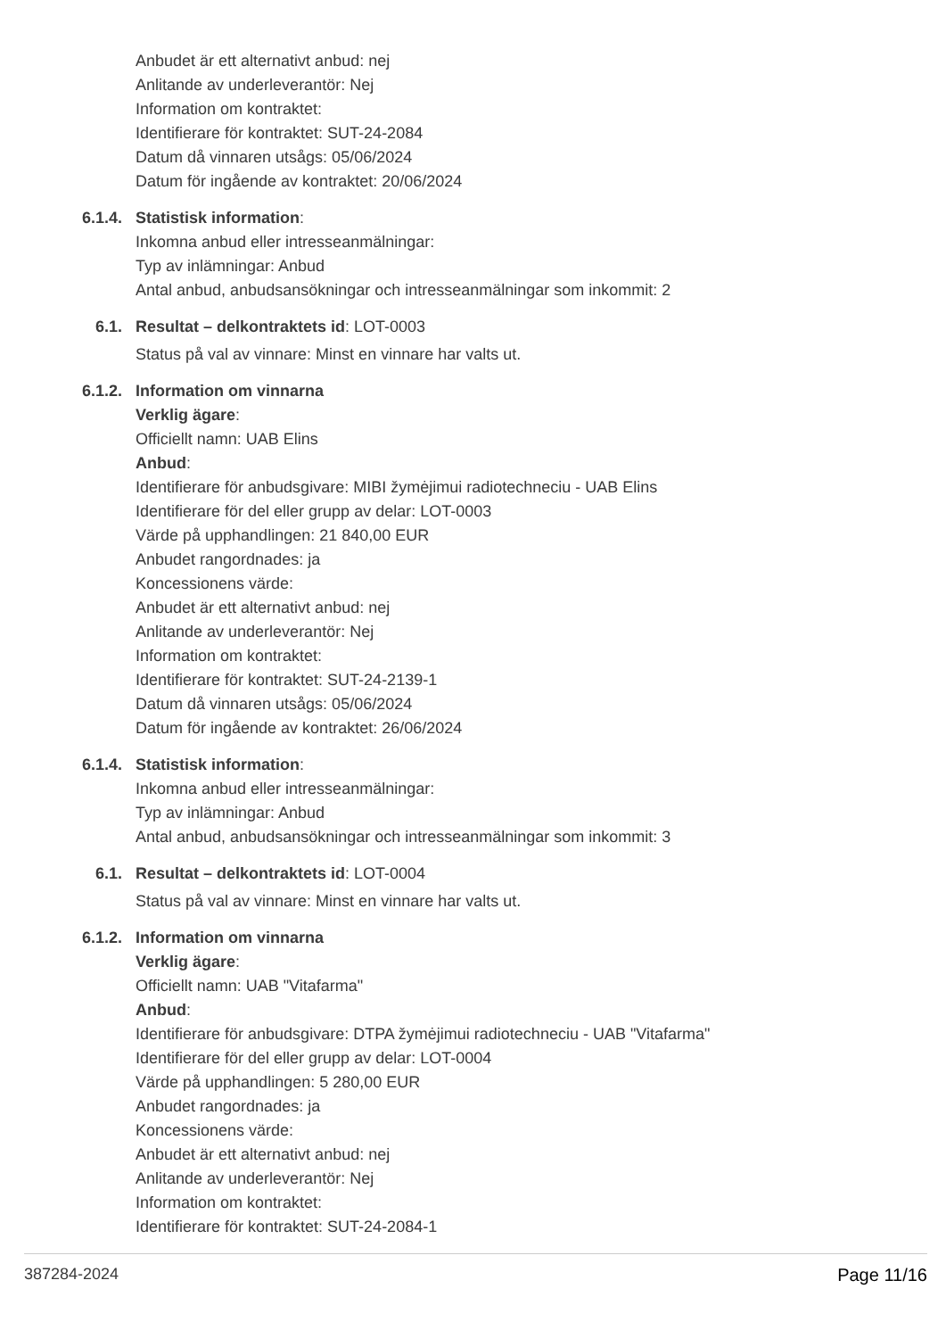Anbudet är ett alternativt anbud: nej
Anlitande av underleverantör: Nej
Information om kontraktet:
Identifierare för kontraktet: SUT-24-2084
Datum då vinnaren utsågs: 05/06/2024
Datum för ingående av kontraktet: 20/06/2024
6.1.4. Statistisk information:
Inkomna anbud eller intresseanmälningar:
Typ av inlämningar: Anbud
Antal anbud, anbudsansökningar och intresseanmälningar som inkommit: 2
6.1. Resultat – delkontraktets id: LOT-0003
Status på val av vinnare: Minst en vinnare har valts ut.
6.1.2. Information om vinnarna
Verklig ägare:
Officiellt namn: UAB Elins
Anbud:
Identifierare för anbudsgivare: MIBI žymėjimui radiotechneciu - UAB Elins
Identifierare för del eller grupp av delar: LOT-0003
Värde på upphandlingen: 21 840,00 EUR
Anbudet rangordnades: ja
Koncessionens värde:
Anbudet är ett alternativt anbud: nej
Anlitande av underleverantör: Nej
Information om kontraktet:
Identifierare för kontraktet: SUT-24-2139-1
Datum då vinnaren utsågs: 05/06/2024
Datum för ingående av kontraktet: 26/06/2024
6.1.4. Statistisk information:
Inkomna anbud eller intresseanmälningar:
Typ av inlämningar: Anbud
Antal anbud, anbudsansökningar och intresseanmälningar som inkommit: 3
6.1. Resultat – delkontraktets id: LOT-0004
Status på val av vinnare: Minst en vinnare har valts ut.
6.1.2. Information om vinnarna
Verklig ägare:
Officiellt namn: UAB "Vitafarma"
Anbud:
Identifierare för anbudsgivare: DTPA žymėjimui radiotechneciu - UAB "Vitafarma"
Identifierare för del eller grupp av delar: LOT-0004
Värde på upphandlingen: 5 280,00 EUR
Anbudet rangordnades: ja
Koncessionens värde:
Anbudet är ett alternativt anbud: nej
Anlitande av underleverantör: Nej
Information om kontraktet:
Identifierare för kontraktet: SUT-24-2084-1
387284-2024 Page 11/16